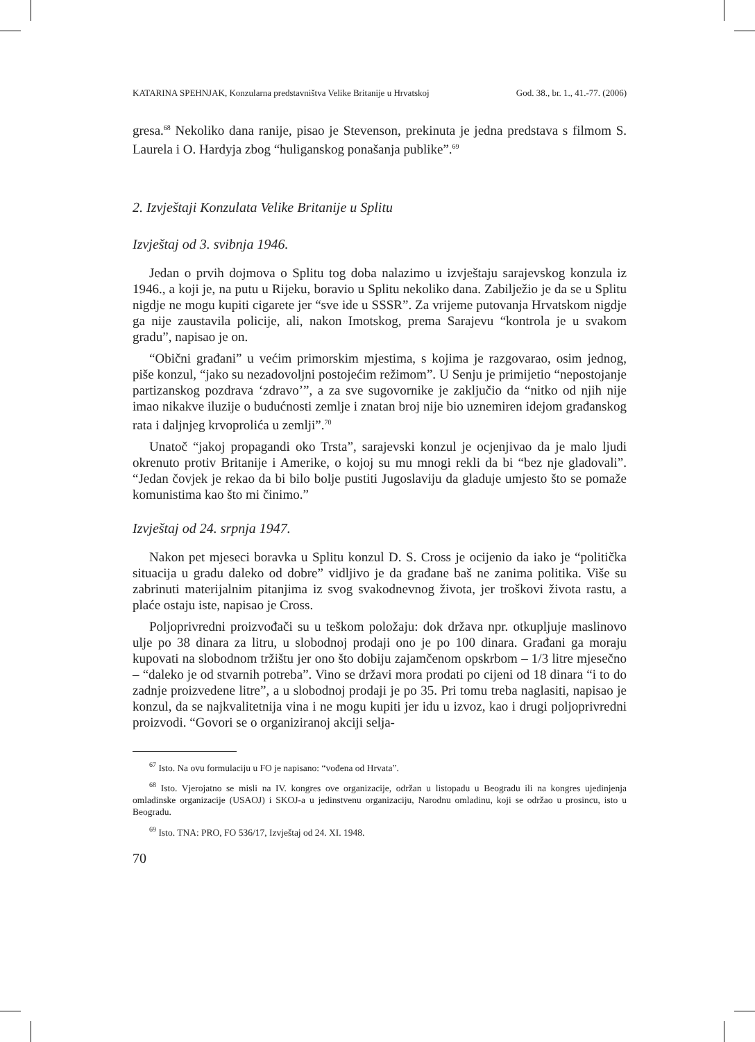KATARINA SPEHNJAK, Konzularna predstavništva Velike Britanije u Hrvatskoj God. 38., br. 1., 41.-77. (2006)
gresa.<sup>68</sup> Nekoliko dana ranije, pisao je Stevenson, prekinuta je jedna predstava s filmom S. Laurela i O. Hardyja zbog “huliganskog ponašanja publike”.<sup>69</sup>
2. Izvještaji Konzulata Velike Britanije u Splitu
Izvještaj od 3. svibnja 1946.
Jedan o prvih dojmova o Splitu tog doba nalazimo u izvještaju sarajevskog konzula iz 1946., a koji je, na putu u Rijeku, boravio u Splitu nekoliko dana. Zabilježio je da se u Splitu nigdje ne mogu kupiti cigarete jer “sve ide u SSSR”. Za vrijeme putovanja Hrvatskom nigdje ga nije zaustavila policije, ali, nakon Imotskog, prema Sarajevu “kontrola je u svakom gradu”, napisao je on.
“Obični građani” u većim primorskim mjestima, s kojima je razgovarao, osim jednog, piše konzul, “jako su nezadovoljni postojećim režimom”. U Senju je primijetio “nepostojanje partizanskog pozdrava ‘zdravo’”, a za sve sugovornike je zaključio da “nitko od njih nije imao nikakve iluzije o budućnosti zemlje i znatan broj nije bio uznemiren idejom građanskog rata i daljnjeg krvoprolića u zemlji”.<sup>70</sup>
Unatoč “jakoj propagandi oko Trsta”, sarajevski konzul je ocjenjivao da je malo ljudi okrenuto protiv Britanije i Amerike, o kojoj su mu mnogi rekli da bi “bez nje gladovali”. “Jedan čovjek je rekao da bi bilo bolje pustiti Jugoslaviju da gladuje umjesto što se pomaže komunistima kao što mi činimo.”
Izvještaj od 24. srpnja 1947.
Nakon pet mjeseci boravka u Splitu konzul D. S. Cross je ocijenio da iako je “politička situacija u gradu daleko od dobre” vidljivo je da građane baš ne zanima politika. Više su zabrinuti materijalnim pitanjima iz svog svakodnevnog života, jer troškovi života rastu, a plaće ostaju iste, napisao je Cross.
Poljoprivredni proizvođači su u teškom položaju: dok država npr. otkupljuje maslinovo ulje po 38 dinara za litru, u slobodnoj prodaji ono je po 100 dinara. Građani ga moraju kupovati na slobodnom tržištu jer ono što dobiju zajamčenom opskrbom – 1/3 litre mjesečno – “daleko je od stvarnih potreba”. Vino se državi mora prodati po cijeni od 18 dinara “i to do zadnje proizvedene litre”, a u slobodnoj prodaji je po 35. Pri tomu treba naglasiti, napisao je konzul, da se najkvalitetnija vina i ne mogu kupiti jer idu u izvoz, kao i drugi poljoprivredni proizvodi. “Govori se o organiziranoj akciji selja-
<sup>67</sup> Isto. Na ovu formulaciju u FO je napisano: “vođena od Hrvata”.
<sup>68</sup> Isto. Vjerojatno se misli na IV. kongres ove organizacije, održan u listopadu u Beogradu ili na kongres ujedinjenja omladinske organizacije (USAOJ) i SKOJ-a u jedinstvenu organizaciju, Narodnu omladinu, koji se održao u prosincu, isto u Beogradu.
<sup>69</sup> Isto. TNA: PRO, FO 536/17, Izvještaj od 24. XI. 1948.
70